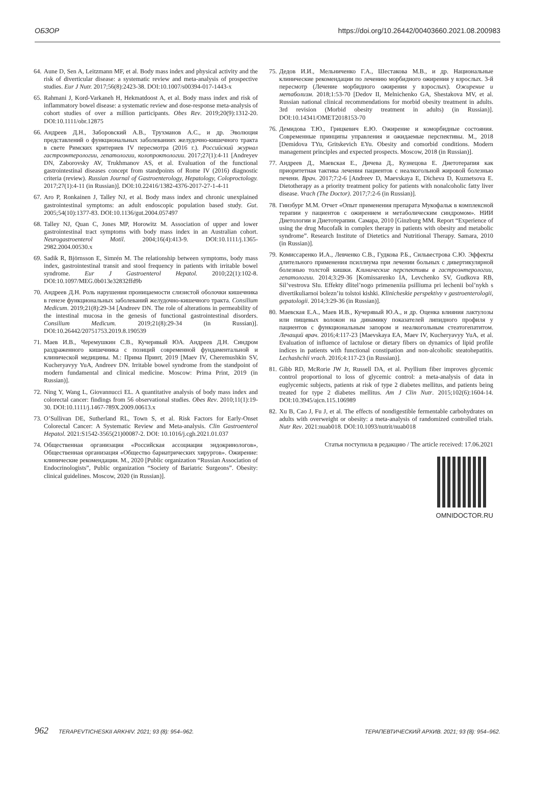ОБЗОР https://doi.org/10.26442/00403660.2021.08.200983
64. Aune D, Sen A, Leitzmann MF, et al. Body mass index and physical activity and the risk of diverticular disease: a systematic review and meta-analysis of prospective studies. Eur J Nutr. 2017;56(8):2423-38. DOI:10.1007/s00394-017-1443-x
65. Rahmani J, Kord-Varkaneh H, Hekmatdoost A, et al. Body mass index and risk of inflammatory bowel disease: a systematic review and dose-response meta-analysis of cohort studies of over a million participants. Obes Rev. 2019;20(9):1312-20. DOI:10.1111/obr.12875
66. Андреев Д.Н., Заборовский А.В., Трухманов А.С., и др. Эволюция представлений о функциональных заболеваниях желудочно-кишечного тракта в свете Римских критериев IV пересмотра (2016 г.). Российский журнал гастроэнтерологии, гепатологии, колопроктологии. 2017;27(1):4-11 [Andreyev DN, Zaborovsky AV, Trukhmanov AS, et al. Evaluation of the functional gastrointestinal diseases concept from standpoints of Rome IV (2016) diagnostic criteria (review). Russian Journal of Gastroenterology, Hepatology, Coloproctology. 2017;27(1):4-11 (in Russian)]. DOI:10.22416/1382-4376-2017-27-1-4-11
67. Aro P, Ronkainen J, Talley NJ, et al. Body mass index and chronic unexplained gastrointestinal symptoms: an adult endoscopic population based study. Gut. 2005;54(10):1377-83. DOI:10.1136/gut.2004.057497
68. Talley NJ, Quan C, Jones MP, Horowitz M. Association of upper and lower gastrointestinal tract symptoms with body mass index in an Australian cohort. Neurogastroenterol Motil. 2004;16(4):413-9. DOI:10.1111/j.1365-2982.2004.00530.x
69. Sadik R, Björnsson E, Simrén M. The relationship between symptoms, body mass index, gastrointestinal transit and stool frequency in patients with irritable bowel syndrome. Eur J Gastroenterol Hepatol. 2010;22(1):102-8. DOI:10.1097/MEG.0b013e32832ffd9b
70. Андреев Д.Н. Роль нарушения проницаемости слизистой оболочки кишечника в генезе функциональных заболеваний желудочно-кишечного тракта. Consilium Medicum. 2019;21(8):29-34 [Andreev DN. The role of alterations in permeability of the intestinal mucosa in the genesis of functional gastrointestinal disorders. Consilium Medicum. 2019;21(8):29-34 (in Russian)]. DOI:10.26442/20751753.2019.8.190539
71. Маев И.В., Черемушкин С.В., Кучерявый ЮА. Андреев Д.Н. Синдром раздраженного кишечника с позиций современной фундаментальной и клинической медицины. М.: Прима Принт, 2019 [Maev IV, Cheremushkin SV, Kucheryavyy YuA, Andreev DN. Irritable bowel syndrome from the standpoint of modern fundamental and clinical medicine. Moscow: Prima Print, 2019 (in Russian)].
72. Ning Y, Wang L, Giovannucci EL. A quantitative analysis of body mass index and colorectal cancer: findings from 56 observational studies. Obes Rev. 2010;11(1):19-30. DOI:10.1111/j.1467-789X.2009.00613.x
73. O’Sullivan DE, Sutherland RL, Town S, et al. Risk Factors for Early-Onset Colorectal Cancer: A Systematic Review and Meta-analysis. Clin Gastroenterol Hepatol. 2021:S1542-3565(21)00087-2. DOI: 10.1016/j.cgh.2021.01.037
74. Общественная организация «Российская ассоциация эндокринологов», Общественная организация «Общество бариатрических хирургов». Ожирение: клинические рекомендации. М., 2020 [Public organization “Russian Association of Endocrinologists”, Public organization “Society of Bariatric Surgeons”. Obesity: clinical guidelines. Moscow, 2020 (in Russian)].
75. Дедов И.И., Мельниченко Г.А., Шестакова М.В., и др. Национальные клинические рекомендации по лечению морбидного ожирения у взрослых. 3-й пересмотр (Лечение морбидного ожирения у взрослых). Ожирение и метаболизм. 2018;1:53-70 [Dedov II, Melnichenko GA, Shestakova MV, et al. Russian national clinical recommendations for morbid obesity treatment in adults. 3rd revision (Morbid obesity treatment in adults) (in Russian)]. DOI:10.14341/OMET2018153-70
76. Демидова Т.Ю., Грицкевич Е.Ю. Ожирение и коморбидные состояния. Современные принципы управления и ожидаемые перспективы. М., 2018 [Demidova TYu, Gritskevich EYu. Obesity and comorbid conditions. Modern management principles and expected prospects. Moscow, 2018 (in Russian)].
77. Андреев Д., Маевская Е., Дичева Д., Кузнецова Е. Диетотерапия как приоритетная тактика лечения пациентов с неалкогольной жировой болезнью печени. Врач. 2017;7:2-6 [Andreev D, Maevskaya E, Dicheva D, Kuznetsova E. Dietotherapy as a priority treatment policy for patients with nonalcoholic fatty liver disease. Vrach (The Doctor). 2017;7:2-6 (in Russian)].
78. Гинзбург М.М. Отчет «Опыт применения препарата Мукофальк в комплексной терапии у пациентов с ожирением и метаболическим синдромом». НИИ Диетологии и Диетотерапии. Самара, 2010 [Ginzburg MM. Report “Experience of using the drug Mucofalk in complex therapy in patients with obesity and metabolic syndrome”. Research Institute of Dietetics and Nutritional Therapy. Samara, 2010 (in Russian)].
79. Комиссаренко И.А., Левченко С.В., Гудкова Р.Б., Сильвестрова С.Ю. Эффекты длительного применения псиллиума при лечении больных с дивертикулярной болезнью толстой кишки. Клинические перспективы в гастроэнтерологии, гепатологии. 2014;3:29-36 [Komissarenko IA, Levchenko SV, Gudkova RB, Sil’vestrova SIu. Effekty dlitel’nogo primeneniia psilliuma pri lechenii bol’nykh s divertikuliarnoi bolezn’iu tolstoi kishki. Klinicheskie perspektivy v gastroenterologii, gepatologii. 2014;3:29-36 (in Russian)].
80. Маевская Е.А., Маев И.В., Кучерявый Ю.А., и др. Оценка влияния лактулозы или пищевых волокон на динамику показателей липидного профиля у пациентов с функциональным запором и неалкогольным стеатогепатитом. Лечащий врач. 2016;4:117-23 [Maevskaya EA, Maev IV, Kucheryavyy YuA, et al. Evaluation of influence of lactulose or dietary fibers on dynamics of lipid profile indices in patients with functional constipation and non-alcoholic steatohepatitis. Lechashchii vrach. 2016;4:117-23 (in Russian)].
81. Gibb RD, McRorie JW Jr, Russell DA, et al. Psyllium fiber improves glycemic control proportional to loss of glycemic control: a meta-analysis of data in euglycemic subjects, patients at risk of type 2 diabetes mellitus, and patients being treated for type 2 diabetes mellitus. Am J Clin Nutr. 2015;102(6):1604-14. DOI:10.3945/ajcn.115.106989
82. Xu B, Cao J, Fu J, et al. The effects of nondigestible fermentable carbohydrates on adults with overweight or obesity: a meta-analysis of randomized controlled trials. Nutr Rev. 2021:nuab018. DOI:10.1093/nutrit/nuab018
Статья поступила в редакцию / The article received: 17.06.2021
OMNIDOCTOR.RU
962 TERAPEVTICHESKII ARKHIV. 2021; 93 (8): 954–962. ТЕРАПЕВТИЧЕСКИЙ АРХИВ. 2021; 93 (8): 954–962.